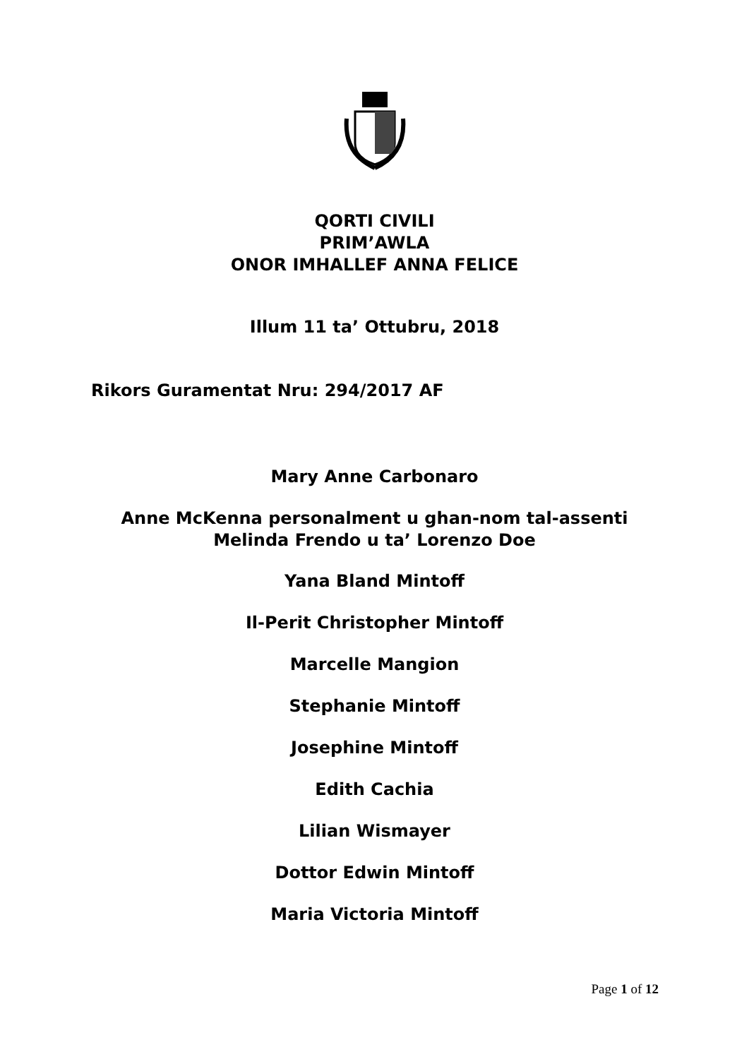QORTI CIVILI
PRIM’AWLA
ONOR IMHALLEF ANNA FELICE
Illum 11 ta’ Ottubru, 2018
Rikors Guramentat Nru: 294/2017 AF
Mary Anne Carbonaro
Anne McKenna personalment u ghan-nom tal-assenti
Melinda Frendo u ta’ Lorenzo Doe
Yana Bland Mintoff
Il-Perit Christopher Mintoff
Marcelle Mangion
Stephanie Mintoff
Josephine Mintoff
Edith Cachia
Lilian Wismayer
Dottor Edwin Mintoff
Maria Victoria Mintoff
Page 1 of 12